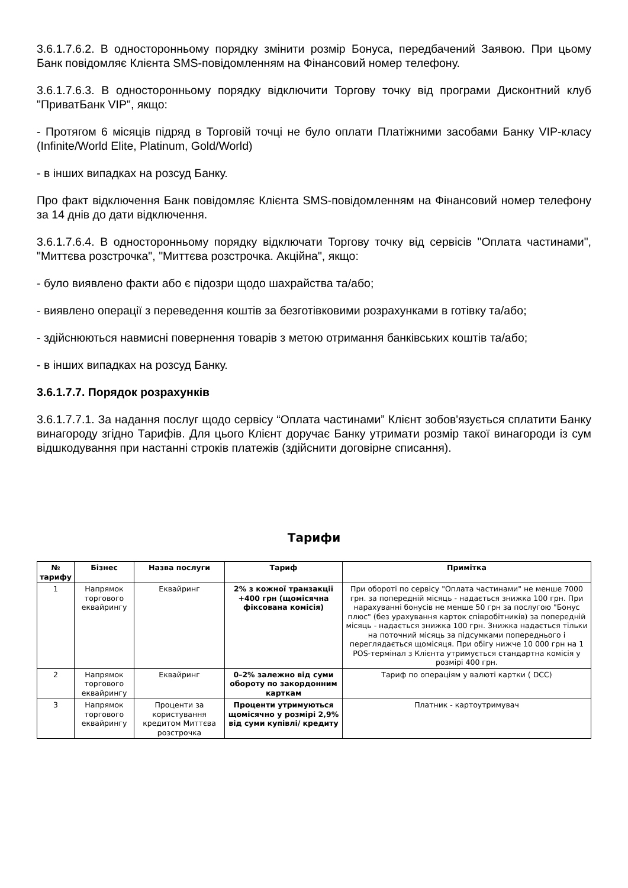3.6.1.7.6.2. В односторонньому порядку змінити розмір Бонуса, передбачений Заявою. При цьому Банк повідомляє Клієнта SMS-повідомленням на Фінансовий номер телефону.
3.6.1.7.6.3. В односторонньому порядку відключити Торгову точку від програми Дисконтний клуб "ПриватБанк VIP", якщо:
- Протягом 6 місяців підряд в Торговій точці не було оплати Платіжними засобами Банку VIP-класу (Infinite/World Elite, Platinum, Gold/World)
- в інших випадках на розсуд Банку.
Про факт відключення Банк повідомляє Клієнта SMS-повідомленням на Фінансовий номер телефону за 14 днів до дати відключення.
3.6.1.7.6.4. В односторонньому порядку відключати Торгову точку від сервісів "Оплата частинами", "Миттєва розстрочка", "Миттєва розстрочка. Акційна", якщо:
- було виявлено факти або є підозри щодо шахрайства та/або;
- виявлено операції з переведення коштів за безготівковими розрахунками в готівку та/або;
- здійснюються навмисні повернення товарів з метою отримання банківських коштів та/або;
- в інших випадках на розсуд Банку.
3.6.1.7.7. Порядок розрахунків
3.6.1.7.7.1. За надання послуг щодо сервісу “Оплата частинами” Клієнт зобов'язується сплатити Банку винагороду згідно Тарифів. Для цього Клієнт доручає Банку утримати розмір такої винагороди із сум відшкодування при настанні строків платежів (здійснити договірне списання).
Тарифи
| № тарифу | Бізнес | Назва послуги | Тариф | Примітка |
| --- | --- | --- | --- | --- |
| 1 | Напрямок торгового еквайрингу | Еквайринг | 2% з кожної транзакції +400 грн (щомісячна фіксована комісія) | При обороті по сервісу "Оплата частинами" не менше 7000 грн. за попередній місяць - надається знижка 100 грн. При нарахуванні бонусів не менше 50 грн за послугою "Бонус плюс" (без урахування карток співробітників) за попередній місяць - надається знижка 100 грн. Знижка надається тільки на поточний місяць за підсумками попереднього і переглядається щомісяця. При обігу нижче 10 000 грн на 1 POS-термінал з Клієнта утримується стандартна комісія у розмірі 400 грн. |
| 2 | Напрямок торгового еквайрингу | Еквайринг | 0–2% залежно від суми обороту по закордонним карткам | Тариф по операціям у валюті картки ( DCC) |
| 3 | Напрямок торгового еквайрингу | Проценти за користування кредитом Миттєва розстрочка | Проценти утримуються щомісячно у розмірі 2,9% від суми купівлі/ кредиту | Платник - картоутримувач |